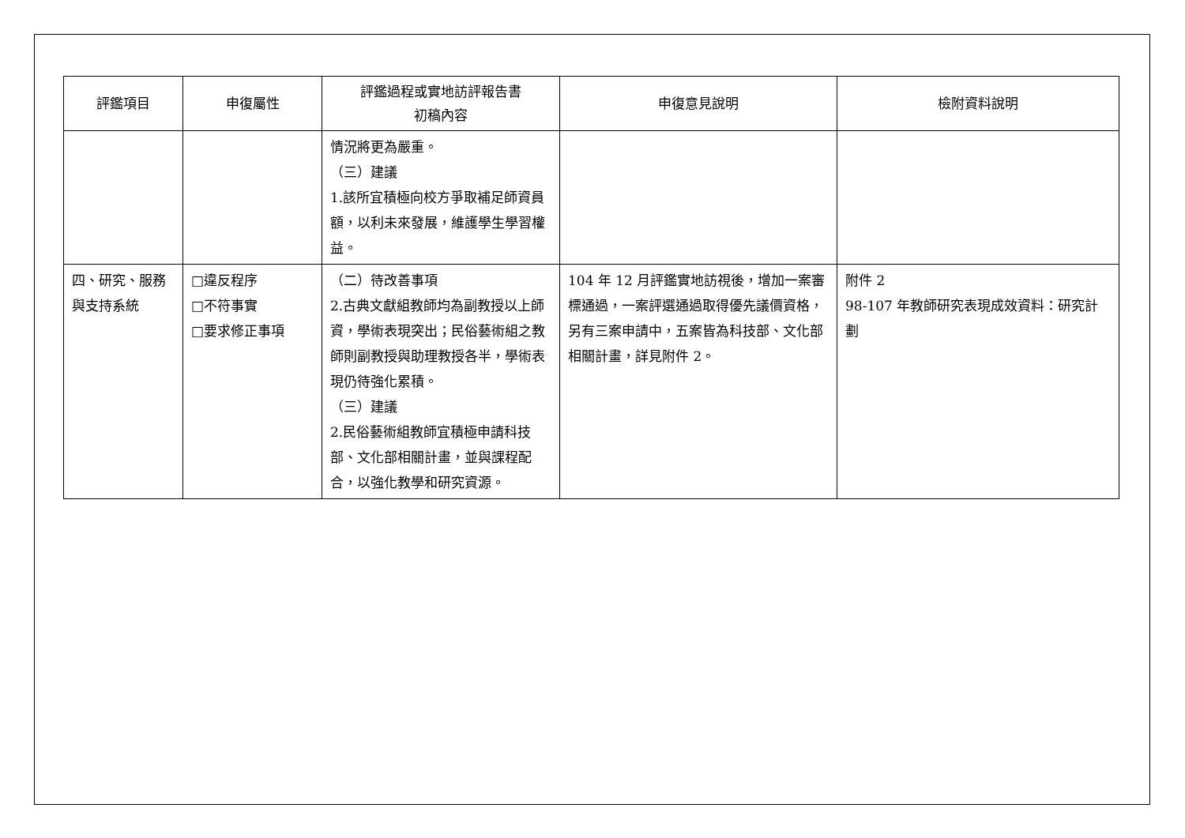| 評鑑項目 | 申復屬性 | 評鑑過程或實地訪評報告書 初稿內容 | 申復意見說明 | 檢附資料說明 |
| --- | --- | --- | --- | --- |
| | | 情況將更為嚴重。 （三）建議 1.該所宜積極向校方爭取補足師資員額，以利未來發展，維護學生學習權益。 | | |
| 四、研究、服務與支持系統 | □違反程序 □不符事實 □要求修正事項 | （二）待改善事項 2.古典文獻組教師均為副教授以上師資，學術表現突出；民俗藝術組之教師則副教授與助理教授各半，學術表現仍待強化累積。 （三）建議 2.民俗藝術組教師宜積極申請科技部、文化部相關計畫，並與課程配合，以強化教學和研究資源。 | 104 年 12 月評鑑實地訪視後，增加一案審標通過，一案評選通過取得優先議價資格，另有三案申請中，五案皆為科技部、文化部相關計畫，詳見附件 2。 | 附件 2 98-107 年教師研究表現成效資料：研究計劃 |